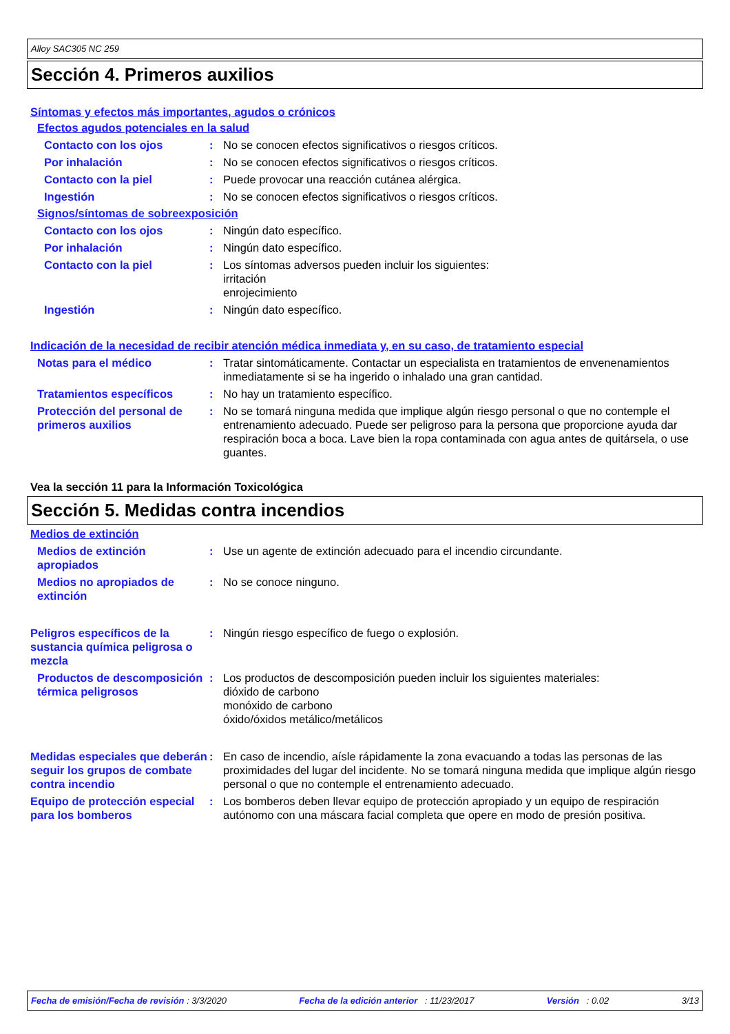Alloy SAC305 NC 259
Sección 4. Primeros auxilios
Síntomas y efectos más importantes, agudos o crónicos
Efectos agudos potenciales en la salud
Contacto con los ojos : No se conocen efectos significativos o riesgos críticos.
Por inhalación : No se conocen efectos significativos o riesgos críticos.
Contacto con la piel : Puede provocar una reacción cutánea alérgica.
Ingestión : No se conocen efectos significativos o riesgos críticos.
Signos/síntomas de sobreexposición
Contacto con los ojos : Ningún dato específico.
Por inhalación : Ningún dato específico.
Contacto con la piel : Los síntomas adversos pueden incluir los siguientes:
irritación
enrojecimiento
Ingestión : Ningún dato específico.
Indicación de la necesidad de recibir atención médica inmediata y, en su caso, de tratamiento especial
Notas para el médico : Tratar sintomáticamente. Contactar un especialista en tratamientos de envenenamientos inmediatamente si se ha ingerido o inhalado una gran cantidad.
Tratamientos específicos : No hay un tratamiento específico.
Protección del personal de primeros auxilios
: No se tomará ninguna medida que implique algún riesgo personal o que no contemple el entrenamiento adecuado. Puede ser peligroso para la persona que proporcione ayuda dar respiración boca a boca. Lave bien la ropa contaminada con agua antes de quitársela, o use guantes.
Vea la sección 11 para la Información Toxicológica
Sección 5. Medidas contra incendios
Medios de extinción
Medios de extinción apropiados
: Use un agente de extinción adecuado para el incendio circundante.
Medios no apropiados de extinción
: No se conoce ninguno.
Peligros específicos de la sustancia química peligrosa o mezcla
: Ningún riesgo específico de fuego o explosión.
Productos de descomposición térmica peligrosos
: Los productos de descomposición pueden incluir los siguientes materiales:
dióxido de carbono
monóxido de carbono
óxido/óxidos metálico/metálicos
Medidas especiales que deberán seguir los grupos de combate contra incendio
: En caso de incendio, aísle rápidamente la zona evacuando a todas las personas de las proximidades del lugar del incidente. No se tomará ninguna medida que implique algún riesgo personal o que no contemple el entrenamiento adecuado.
Equipo de protección especial para los bomberos
: Los bomberos deben llevar equipo de protección apropiado y un equipo de respiración autónomo con una máscara facial completa que opere en modo de presión positiva.
Fecha de emisión/Fecha de revisión : 3/3/2020 Fecha de la edición anterior : 11/23/2017 Versión : 0.02 3/13